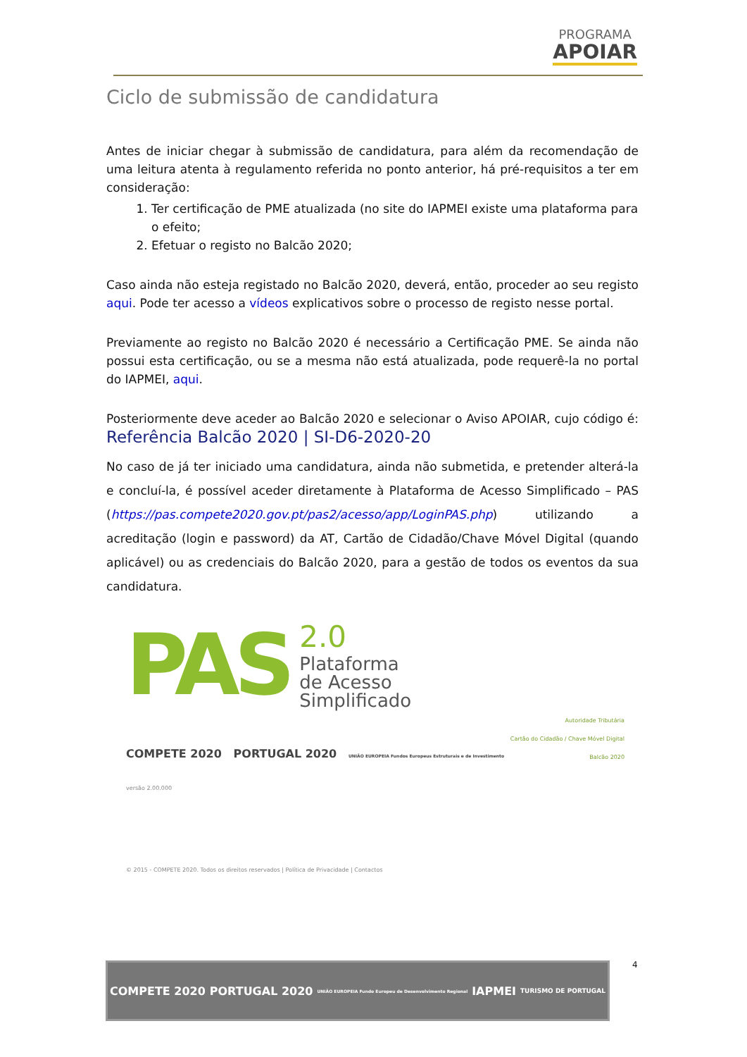PROGRAMA
APOIAR
Ciclo de submissão de candidatura
Antes de iniciar chegar à submissão de candidatura, para além da recomendação de uma leitura atenta à regulamento referida no ponto anterior, há pré-requisitos a ter em consideração:
1. Ter certificação de PME atualizada (no site do IAPMEI existe uma plataforma para o efeito;
2. Efetuar o registo no Balcão 2020;
Caso ainda não esteja registado no Balcão 2020, deverá, então, proceder ao seu registo aqui. Pode ter acesso a vídeos explicativos sobre o processo de registo nesse portal.
Previamente ao registo no Balcão 2020 é necessário a Certificação PME. Se ainda não possui esta certificação, ou se a mesma não está atualizada, pode requerê-la no portal do IAPMEI, aqui.
Posteriormente deve aceder ao Balcão 2020 e selecionar o Aviso APOIAR, cujo código é: Referência Balcão 2020 | SI-D6-2020-20
No caso de já ter iniciado uma candidatura, ainda não submetida, e pretender alterá-la e concluí-la, é possível aceder diretamente à Plataforma de Acesso Simplificado – PAS (https://pas.compete2020.gov.pt/pas2/acesso/app/LoginPAS.php) utilizando a acreditação (login e password) da AT, Cartão de Cidadão/Chave Móvel Digital (quando aplicável) ou as credenciais do Balcão 2020, para a gestão de todos os eventos da sua candidatura.
PAS
2.0
Plataforma
de Acesso
Simplificado
Autoridade Tributária
Cartão do Cidadão / Chave Móvel Digital
Balcão 2020
COMPETE 2020 PORTUGAL 2020 UNIÃO EUROPEIA Fundos Europeus Estruturais e de Investimento
versão 2.00.000
© 2015 - COMPETE 2020. Todos os direitos reservados | Política de Privacidade | Contactos
4
COMPETE 2020 PORTUGAL 2020 UNIÃO EUROPEIA Fundo Europeu de Desenvolvimento Regional IAPMEI TURISMO DE PORTUGAL